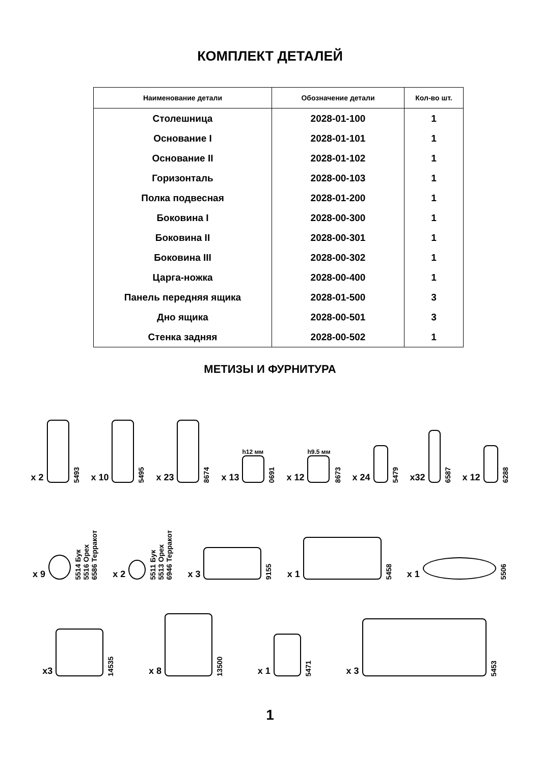КОМПЛЕКТ ДЕТАЛЕЙ
| Наименование детали | Обозначение детали | Кол-во шт. |
| --- | --- | --- |
| Столешница | 2028-01-100 | 1 |
| Основание I | 2028-01-101 | 1 |
| Основание II | 2028-01-102 | 1 |
| Горизонталь | 2028-00-103 | 1 |
| Полка подвесная | 2028-01-200 | 1 |
| Боковина I | 2028-00-300 | 1 |
| Боковина II | 2028-00-301 | 1 |
| Боковина III | 2028-00-302 | 1 |
| Царга-ножка | 2028-00-400 | 1 |
| Панель передняя ящика | 2028-01-500 | 3 |
| Дно ящика | 2028-00-501 | 3 |
| Стенка задняя | 2028-00-502 | 1 |
МЕТИЗЫ И ФУРНИТУРА
x 2
5493
x 10
5495
x 23
8674
x 13
h12 мм
0691
x 12
h9.5 мм
8673
x 24
5479
x32
6587
x 12
6288
x 9
5514 Бук
5516 Орех
6586 Терракот
x 2
5511 Бук
5513 Орех
6946 Терракот
x 3
9155
x 1
5458
x 1
5506
x3
14535
x 8
13500
x 1
5471
x 3
5453
1